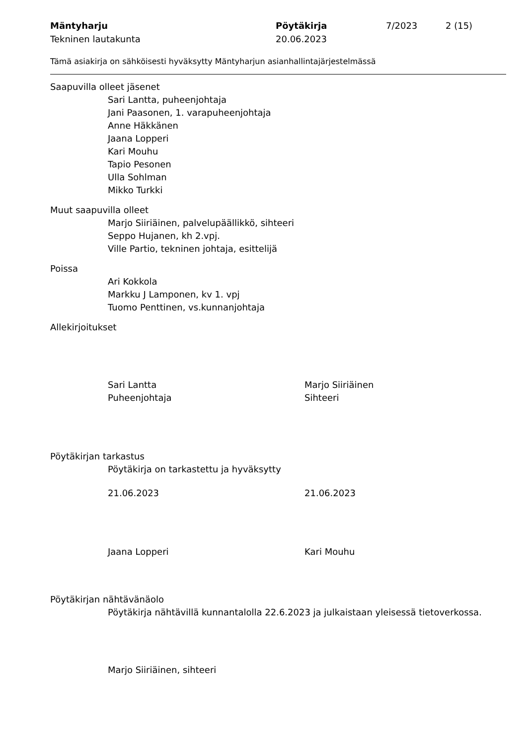Mäntyharju
Tekninen lautakunta
Pöytäkirja
20.06.2023
7/2023 2 (15)
Tämä asiakirja on sähköisesti hyväksytty Mäntyharjun asianhallintajärjestelmässä
Saapuvilla olleet jäsenet
Sari Lantta, puheenjohtaja
Jani Paasonen, 1. varapuheenjohtaja
Anne Häkkänen
Jaana Lopperi
Kari Mouhu
Tapio Pesonen
Ulla Sohlman
Mikko Turkki
Muut saapuvilla olleet
Marjo Siiriäinen, palvelupäällikkö, sihteeri
Seppo Hujanen, kh 2.vpj.
Ville Partio, tekninen johtaja, esittelijä
Poissa
Ari Kokkola
Markku J Lamponen, kv 1. vpj
Tuomo Penttinen, vs.kunnanjohtaja
Allekirjoitukset
Sari Lantta
Puheenjohtaja
Marjo Siiriäinen
Sihteeri
Pöytäkirjan tarkastus
Pöytäkirja on tarkastettu ja hyväksytty
21.06.2023 21.06.2023
Jaana Lopperi Kari Mouhu
Pöytäkirjan nähtävänäolo
Pöytäkirja nähtävillä kunnantalolla 22.6.2023 ja julkaistaan yleisessä tietoverkossa.
Marjo Siiriäinen, sihteeri